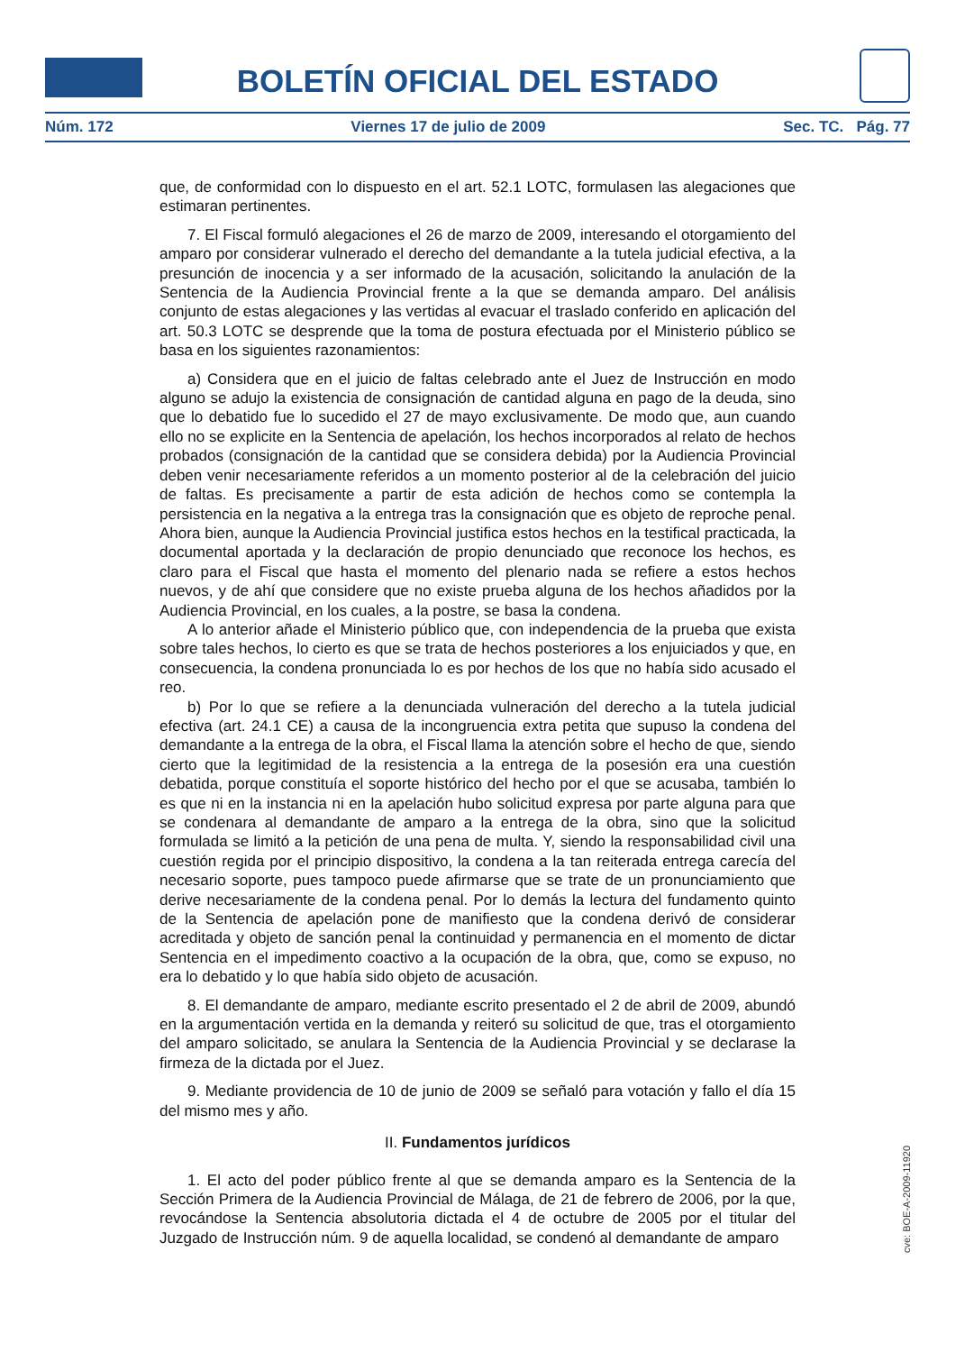BOLETÍN OFICIAL DEL ESTADO
Núm. 172 Viernes 17 de julio de 2009 Sec. TC. Pág. 77
que, de conformidad con lo dispuesto en el art. 52.1 LOTC, formulasen las alegaciones que estimaran pertinentes.
7. El Fiscal formuló alegaciones el 26 de marzo de 2009, interesando el otorgamiento del amparo por considerar vulnerado el derecho del demandante a la tutela judicial efectiva, a la presunción de inocencia y a ser informado de la acusación, solicitando la anulación de la Sentencia de la Audiencia Provincial frente a la que se demanda amparo. Del análisis conjunto de estas alegaciones y las vertidas al evacuar el traslado conferido en aplicación del art. 50.3 LOTC se desprende que la toma de postura efectuada por el Ministerio público se basa en los siguientes razonamientos:
a) Considera que en el juicio de faltas celebrado ante el Juez de Instrucción en modo alguno se adujo la existencia de consignación de cantidad alguna en pago de la deuda, sino que lo debatido fue lo sucedido el 27 de mayo exclusivamente. De modo que, aun cuando ello no se explicite en la Sentencia de apelación, los hechos incorporados al relato de hechos probados (consignación de la cantidad que se considera debida) por la Audiencia Provincial deben venir necesariamente referidos a un momento posterior al de la celebración del juicio de faltas. Es precisamente a partir de esta adición de hechos como se contempla la persistencia en la negativa a la entrega tras la consignación que es objeto de reproche penal. Ahora bien, aunque la Audiencia Provincial justifica estos hechos en la testifical practicada, la documental aportada y la declaración de propio denunciado que reconoce los hechos, es claro para el Fiscal que hasta el momento del plenario nada se refiere a estos hechos nuevos, y de ahí que considere que no existe prueba alguna de los hechos añadidos por la Audiencia Provincial, en los cuales, a la postre, se basa la condena.
A lo anterior añade el Ministerio público que, con independencia de la prueba que exista sobre tales hechos, lo cierto es que se trata de hechos posteriores a los enjuiciados y que, en consecuencia, la condena pronunciada lo es por hechos de los que no había sido acusado el reo.
b) Por lo que se refiere a la denunciada vulneración del derecho a la tutela judicial efectiva (art. 24.1 CE) a causa de la incongruencia extra petita que supuso la condena del demandante a la entrega de la obra, el Fiscal llama la atención sobre el hecho de que, siendo cierto que la legitimidad de la resistencia a la entrega de la posesión era una cuestión debatida, porque constituía el soporte histórico del hecho por el que se acusaba, también lo es que ni en la instancia ni en la apelación hubo solicitud expresa por parte alguna para que se condenara al demandante de amparo a la entrega de la obra, sino que la solicitud formulada se limitó a la petición de una pena de multa. Y, siendo la responsabilidad civil una cuestión regida por el principio dispositivo, la condena a la tan reiterada entrega carecía del necesario soporte, pues tampoco puede afirmarse que se trate de un pronunciamiento que derive necesariamente de la condena penal. Por lo demás la lectura del fundamento quinto de la Sentencia de apelación pone de manifiesto que la condena derivó de considerar acreditada y objeto de sanción penal la continuidad y permanencia en el momento de dictar Sentencia en el impedimento coactivo a la ocupación de la obra, que, como se expuso, no era lo debatido y lo que había sido objeto de acusación.
8. El demandante de amparo, mediante escrito presentado el 2 de abril de 2009, abundó en la argumentación vertida en la demanda y reiteró su solicitud de que, tras el otorgamiento del amparo solicitado, se anulara la Sentencia de la Audiencia Provincial y se declarase la firmeza de la dictada por el Juez.
9. Mediante providencia de 10 de junio de 2009 se señaló para votación y fallo el día 15 del mismo mes y año.
II. Fundamentos jurídicos
1. El acto del poder público frente al que se demanda amparo es la Sentencia de la Sección Primera de la Audiencia Provincial de Málaga, de 21 de febrero de 2006, por la que, revocándose la Sentencia absolutoria dictada el 4 de octubre de 2005 por el titular del Juzgado de Instrucción núm. 9 de aquella localidad, se condenó al demandante de amparo
cve: BOE-A-2009-11920